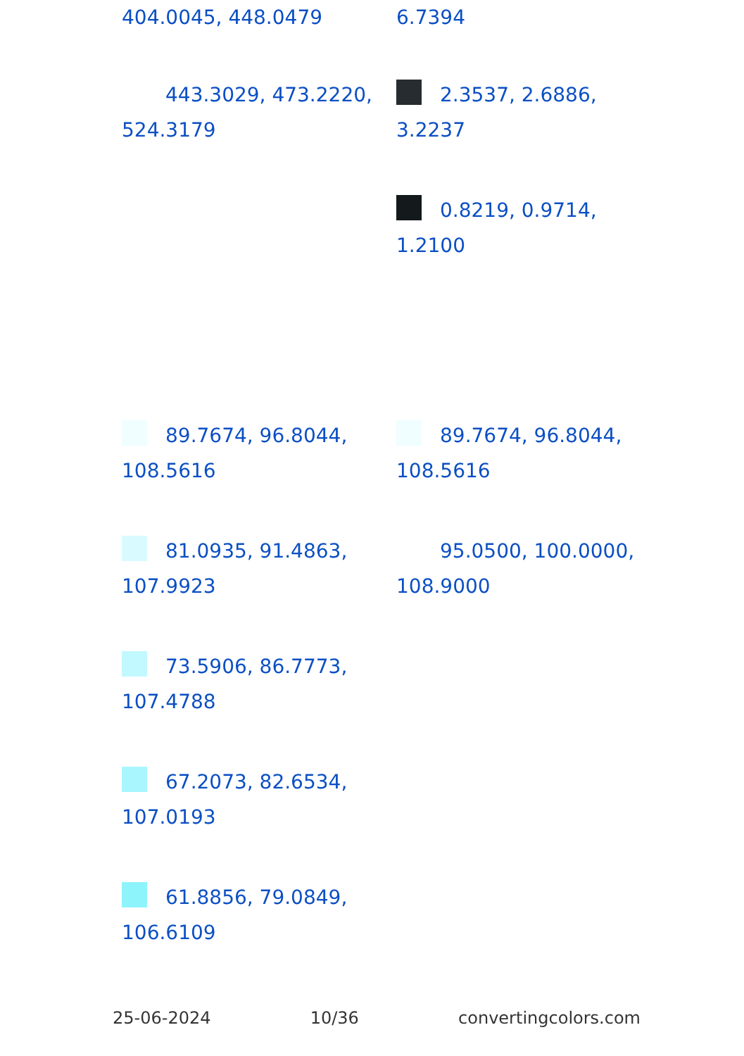404.0045, 448.0479
6.7394
443.3029, 473.2220, 524.3179
2.3537, 2.6886, 3.2237
0.8219, 0.9714, 1.2100
89.7674, 96.8044, 108.5616
89.7674, 96.8044, 108.5616
81.0935, 91.4863, 107.9923
95.0500, 100.0000, 108.9000
73.5906, 86.7773, 107.4788
67.2073, 82.6534, 107.0193
61.8856, 79.0849, 106.6109
25-06-2024 10/36 convertingcolors.com